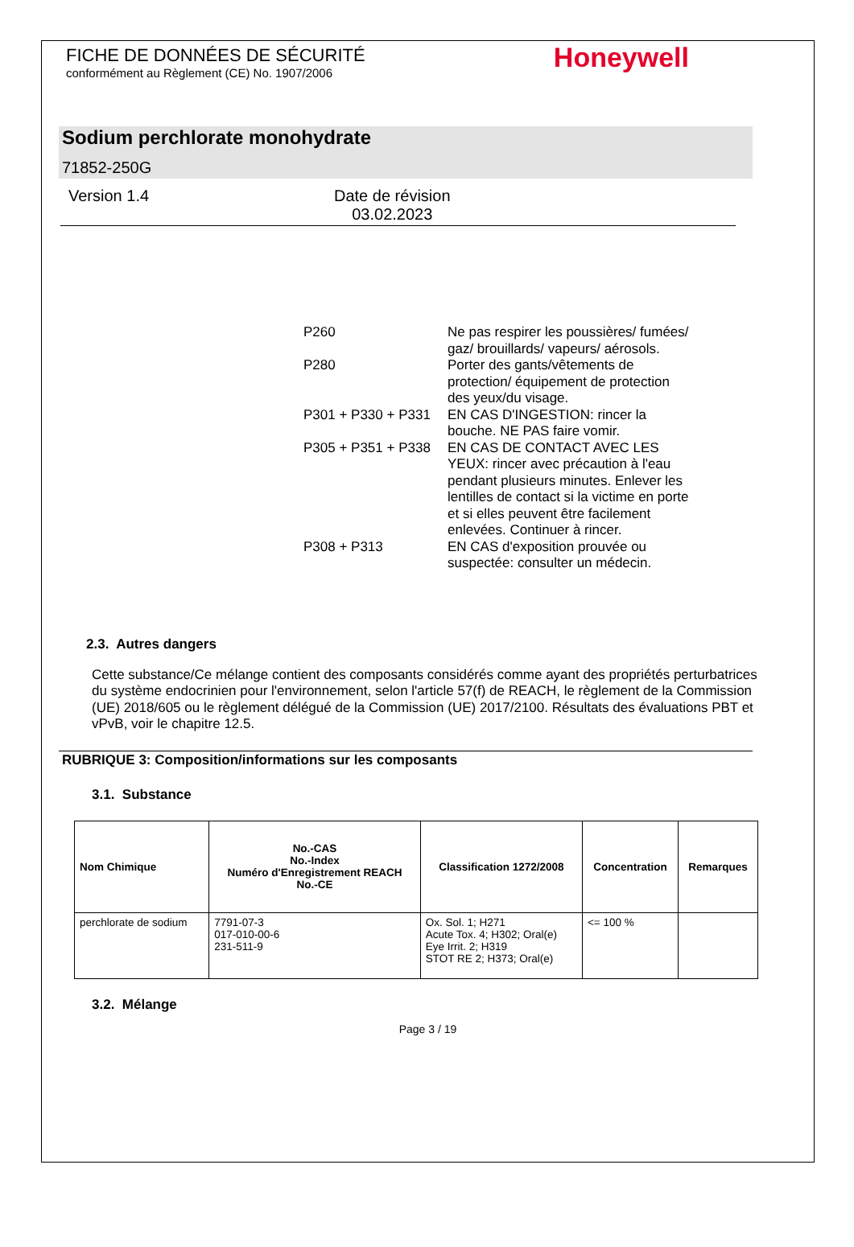FICHE DE DONNÉES DE SÉCURITÉ
conformément au Règlement (CE) No. 1907/2006
Honeywell
Sodium perchlorate monohydrate
71852-250G
Version 1.4 Date de révision
03.02.2023
| P260 | Ne pas respirer les poussières/ fumées/ gaz/ brouillards/ vapeurs/ aérosols. |
| P280 | Porter des gants/vêtements de protection/ équipement de protection des yeux/du visage. |
| P301 + P330 + P331 | EN CAS D'INGESTION: rincer la bouche. NE PAS faire vomir. |
| P305 + P351 + P338 | EN CAS DE CONTACT AVEC LES YEUX: rincer avec précaution à l'eau pendant plusieurs minutes. Enlever les lentilles de contact si la victime en porte et si elles peuvent être facilement enlevées. Continuer à rincer. |
| P308 + P313 | EN CAS d'exposition prouvée ou suspectée: consulter un médecin. |
2.3. Autres dangers
Cette substance/Ce mélange contient des composants considérés comme ayant des propriétés perturbatrices du système endocrinien pour l'environnement, selon l'article 57(f) de REACH, le règlement de la Commission (UE) 2018/605 ou le règlement délégué de la Commission (UE) 2017/2100. Résultats des évaluations PBT et vPvB, voir le chapitre 12.5.
RUBRIQUE 3: Composition/informations sur les composants
3.1. Substance
| Nom Chimique | No.-CAS No.-Index Numéro d'Enregistrement REACH No.-CE | Classification 1272/2008 | Concentration | Remarques |
| --- | --- | --- | --- | --- |
| perchlorate de sodium | 7791-07-3 017-010-00-6 231-511-9 | Ox. Sol. 1; H271 Acute Tox. 4; H302; Oral(e) Eye Irrit. 2; H319 STOT RE 2; H373; Oral(e) | <= 100 % | |
3.2. Mélange
Page 3 / 19